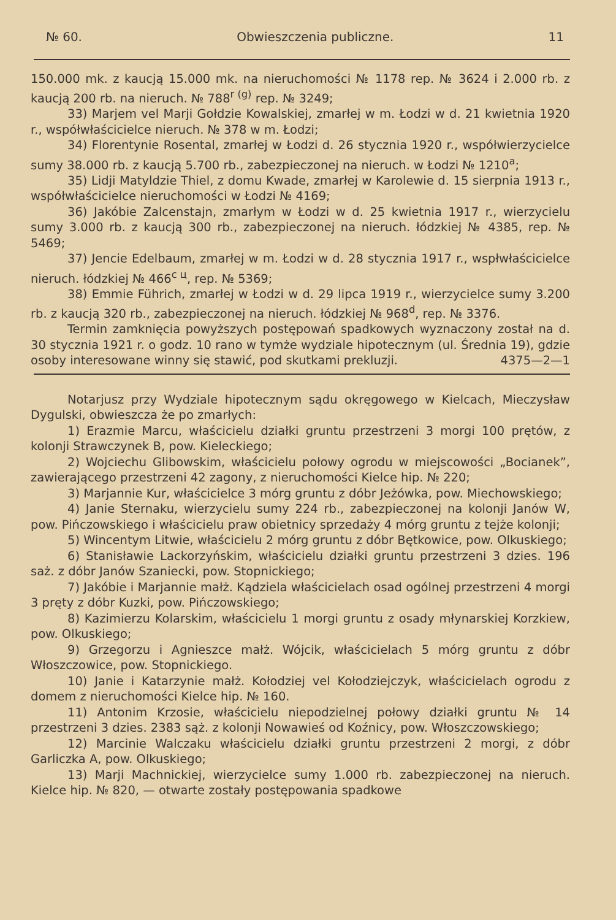№ 60. Obwieszczenia publiczne. 11
150.000 mk. z kaucją 15.000 mk. na nieruchomości № 1178 rep. № 3624 i 2.000 rb. z kaucją 200 rb. na nieruch. № 788<sup>r (g)</sup> rep. № 3249;
33) Marjem vel Marji Gołdzie Kowalskiej, zmarłej w m. Łodzi w d. 21 kwietnia 1920 r., współwłaścicielce nieruch. № 378 w m. Łodzi;
34) Florentynie Rosental, zmarłej w Łodzi d. 26 stycznia 1920 r., współwierzycielce sumy 38.000 rb. z kaucją 5.700 rb., zabezpieczonej na nieruch. w Łodzi № 1210<sup>a</sup>;
35) Lidji Matyldzie Thiel, z domu Kwade, zmarłej w Karolewie d. 15 sierpnia 1913 r., współwłaścicielce nieruchomości w Łodzi № 4169;
36) Jakóbie Zalcenstajn, zmarłym w Łodzi w d. 25 kwietnia 1917 r., wierzycielu sumy 3.000 rb. z kaucją 300 rb., zabezpieczonej na nieruch. łódzkiej № 4385, rep. № 5469;
37) Jencie Edelbaum, zmarłej w m. Łodzi w d. 28 stycznia 1917 r., wspłwłaścicielce nieruch. łódzkiej № 466<sup>c ц</sup>, rep. № 5369;
38) Emmie Führich, zmarłej w Łodzi w d. 29 lipca 1919 r., wierzycielce sumy 3.200 rb. z kaucją 320 rb., zabezpieczonej na nieruch. łódzkiej № 968<sup>d</sup>, rep. № 3376.
Termin zamknięcia powyższych postępowań spadkowych wyznaczony został na d. 30 stycznia 1921 r. o godz. 10 rano w tymże wydziale hipotecznym (ul. Średnia 19), gdzie osoby interesowane winny się stawić, pod skutkami prekluzji. 4375—2—1
Notarjusz przy Wydziale hipotecznym sądu okręgowego w Kielcach, Mieczysław Dygulski, obwieszcza że po zmarłych:
1) Erazmie Marcu, właścicielu działki gruntu przestrzeni 3 morgi 100 prętów, z kolonji Strawczynek B, pow. Kieleckiego;
2) Wojciechu Glibowskim, właścicielu połowy ogrodu w miejscowości „Bocianek”, zawierającego przestrzeni 42 zagony, z nieruchomości Kielce hip. № 220;
3) Marjannie Kur, właścicielce 3 mórg gruntu z dóbr Jeżówka, pow. Miechowskiego;
4) Janie Sternaku, wierzycielu sumy 224 rb., zabezpieczonej na kolonji Janów W, pow. Pińczowskiego i właścicielu praw obietnicy sprzedaży 4 mórg gruntu z tejże kolonji;
5) Wincentym Litwie, właścicielu 2 mórg gruntu z dóbr Bętkowice, pow. Olkuskiego;
6) Stanisławie Lackorzyńskim, właścicielu działki gruntu przestrzeni 3 dzies. 196 saż. z dóbr Janów Szaniecki, pow. Stopnickiego;
7) Jakóbie i Marjannie małż. Kądziela właścicielach osad ogólnej przestrzeni 4 morgi 3 pręty z dóbr Kuzki, pow. Pińczowskiego;
8) Kazimierzu Kolarskim, właścicielu 1 morgi gruntu z osady młynarskiej Korzkiew, pow. Olkuskiego;
9) Grzegorzu i Agnieszce małż. Wójcik, właścicielach 5 mórg gruntu z dóbr Włoszczowice, pow. Stopnickiego.
10) Janie i Katarzynie małż. Kołodziej vel Kołodziejczyk, właścicielach ogrodu z domem z nieruchomości Kielce hip. № 160.
11) Antonim Krzosie, właścicielu niepodzielnej połowy działki gruntu № 14 przestrzeni 3 dzies. 2383 sąż. z kolonji Nowawieś od Koźnicy, pow. Włoszczowskiego;
12) Marcinie Walczaku właścicielu działki gruntu przestrzeni 2 morgi, z dóbr Garliczka A, pow. Olkuskiego;
13) Marji Machnickiej, wierzycielce sumy 1.000 rb. zabezpieczonej na nieruch. Kielce hip. № 820, — otwarte zostały postępowania spadkowe